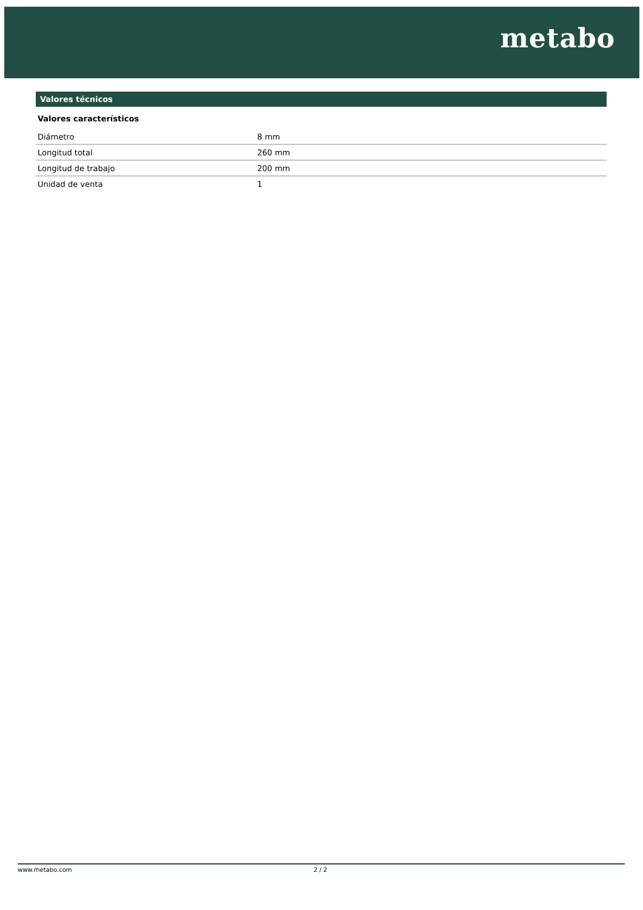metabo
Valores técnicos
Valores característicos
| Diámetro | 8 mm |
| Longitud total | 260 mm |
| Longitud de trabajo | 200 mm |
| Unidad de venta | 1 |
www.metabo.com 2 / 2